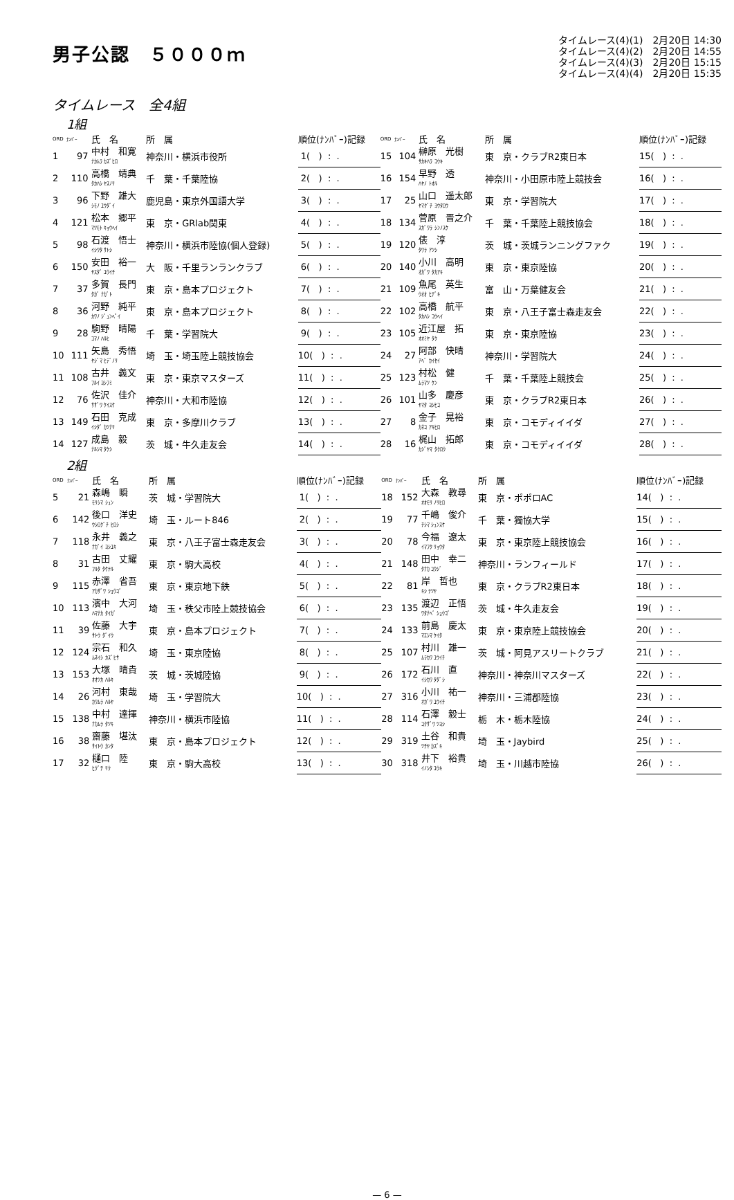男子公認　５０００ｍ
タイムレース(4)(1)　2月20日 14:30
タイムレース(4)(2)　2月20日 14:55
タイムレース(4)(3)　2月20日 15:15
タイムレース(4)(4)　2月20日 15:35
タイムレース　全4組
1組
| ORD | ﾅﾝﾊﾞｰ | 氏 名 | 所 属 | 順位(ﾅﾝﾊﾞｰ)記録 | ORD | ﾅﾝﾊﾞｰ | 氏 名 | 所 属 | 順位(ﾅﾝﾊﾞｰ)記録 |
| --- | --- | --- | --- | --- | --- | --- | --- | --- | --- |
| 1 | 97 | 中村 和寛 ﾅｶﾑﾗ ｶｽﾞﾋﾛ | 神奈川・横浜市役所 | 1( ) : . | 15 | 104 | 榊原 光樹 ｻｶｷﾊﾗ ｺｳｷ | 東 京・クラブR2東日本 | 15( ) : . |
| 2 | 110 | 高橋 靖典 ﾀｶﾊｼ ﾔｽﾉﾘ | 千 葉・千葉陸協 | 2( ) : . | 16 | 154 | 早野 透 ﾊﾔﾉ ﾄｵﾙ | 神奈川・小田原市陸上競技会 | 16( ) : . |
| 3 | 96 | 下野 雄大 ｼﾓﾉ ﾕｳﾀﾞｲ | 鹿児島・東京外国語大学 | 3( ) : . | 17 | 25 | 山口 遥太郎 ﾔﾏｸﾞﾁ ﾖｳﾀﾛｳ | 東 京・学習院大 | 17( ) : . |
| 4 | 121 | 松本 郷平 ﾏﾂﾓﾄ ｷｮｳﾍｲ | 東 京・GRlab関東 | 4( ) : . | 18 | 134 | 菅原 晋之介 ｽｶﾞﾜﾗ ｼﾝﾉｽｹ | 千 葉・千葉陸上競技協会 | 18( ) : . |
| 5 | 98 | 石渡 悟士 ｲｼﾜﾀ ｻﾄｼ | 神奈川・横浜市陸協(個人登録) | 5( ) : . | 19 | 120 | 俵 淳 ﾀﾜﾗ ｱﾂｼ | 茨 城・茨城ランニングファク | 19( ) : . |
| 6 | 150 | 安田 裕一 ﾔｽﾀﾞ ﾕｳｲﾁ | 大 阪・千里ランランクラブ | 6( ) : . | 20 | 140 | 小川 高明 ｵｶﾞﾜ ﾀｶｱｷ | 東 京・東京陸協 | 20( ) : . |
| 7 | 37 | 多賀 長門 ﾀｶﾞ ﾅｶﾞﾄ | 東 京・島本プロジェクト | 7( ) : . | 21 | 109 | 魚尾 英生 ｳｵｵ ﾋﾃﾞｷ | 富 山・万葉健友会 | 21( ) : . |
| 8 | 36 | 河野 純平 ｶﾜﾉ ｼﾞｭﾝﾍﾟｲ | 東 京・島本プロジェクト | 8( ) : . | 22 | 102 | 高橋 航平 ﾀｶﾊｼ ｺｳﾍｲ | 東 京・八王子富士森走友会 | 22( ) : . |
| 9 | 28 | 駒野 晴陽 ｺﾏﾉ ﾊﾙﾋ | 千 葉・学習院大 | 9( ) : . | 23 | 105 | 近江屋 拓 ｵｵﾐﾔ ﾀｸ | 東 京・東京陸協 | 23( ) : . |
| 10 | 111 | 矢島 秀悟 ﾔｼﾞﾏ ﾋﾃﾞﾉﾘ | 埼 玉・埼玉陸上競技協会 | 10( ) : . | 24 | 27 | 阿部 快晴 ｱﾍﾞ ｶｲｾｲ | 神奈川・学習院大 | 24( ) : . |
| 11 | 108 | 古井 義文 ﾌﾙｲ ﾖｼﾌﾐ | 東 京・東京マスターズ | 11( ) : . | 25 | 123 | 村松 健 ﾑﾗﾏﾂ ｹﾝ | 千 葉・千葉陸上競技会 | 25( ) : . |
| 12 | 76 | 佐沢 佳介 ｻｻﾞﾜ ｹｲｽｹ | 神奈川・大和市陸協 | 12( ) : . | 26 | 101 | 山多 慶彦 ﾔﾏﾀ ﾖｼﾋｺ | 東 京・クラブR2東日本 | 26( ) : . |
| 13 | 149 | 石田 克成 ｲｼﾀﾞ ｶﾂﾅﾘ | 東 京・多摩川クラブ | 13( ) : . | 27 | 8 | 金子 晃裕 ｶﾈｺ ｱｷﾋﾛ | 東 京・コモディイイダ | 27( ) : . |
| 14 | 127 | 成島 毅 ﾅﾙｼﾏ ﾀｹｼ | 茨 城・牛久走友会 | 14( ) : . | 28 | 16 | 梶山 拓郎 ｶｼﾞﾔﾏ ﾀｸﾛｳ | 東 京・コモディイイダ | 28( ) : . |
2組
| ORD | ﾅﾝﾊﾞｰ | 氏 名 | 所 属 | 順位(ﾅﾝﾊﾞｰ)記録 | ORD | ﾅﾝﾊﾞｰ | 氏 名 | 所 属 | 順位(ﾅﾝﾊﾞｰ)記録 |
| --- | --- | --- | --- | --- | --- | --- | --- | --- | --- |
| 5 | 21 | 森嶋 瞬 ﾓﾘｼﾏ ｼｭﾝ | 茨 城・学習院大 | 1( ) : . | 18 | 152 | 大森 教尋 ｵｵﾓﾘ ﾉﾘﾋﾛ | 東 京・ポポロAC | 14( ) : . |
| 6 | 142 | 後口 洋史 ｳｼﾛｸﾞﾁ ﾋﾛｼ | 埼 玉・ルート846 | 2( ) : . | 19 | 77 | 千嶋 俊介 ﾁｼﾏ ｼｭﾝｽｹ | 千 葉・獨協大学 | 15( ) : . |
| 7 | 118 | 永井 義之 ﾅｶﾞｲ ﾖｼﾕｷ | 東 京・八王子富士森走友会 | 3( ) : . | 20 | 78 | 今福 遼太 ｲﾏﾌｸ ﾘｮｳﾀ | 東 京・東京陸上競技協会 | 16( ) : . |
| 8 | 31 | 古田 丈耀 ﾌﾙﾀ ﾀｹﾃﾙ | 東 京・駒大高校 | 4( ) : . | 21 | 148 | 田中 幸二 ﾀﾅｶ ｺｳｼﾞ | 神奈川・ランフィールド | 17( ) : . |
| 9 | 115 | 赤澤 省吾 ｱｶｻﾞﾜ ｼｮｳｺﾞ | 東 京・東京地下鉄 | 5( ) : . | 22 | 81 | 岸 哲也 ｷｼ ﾃﾂﾔ | 東 京・クラブR2東日本 | 18( ) : . |
| 10 | 113 | 濱中 大河 ﾊﾏﾅｶ ﾀｲｶﾞ | 埼 玉・秩父市陸上競技協会 | 6( ) : . | 23 | 135 | 渡辺 正悟 ﾜﾀﾅﾍﾞ ｼｮｳｺﾞ | 茨 城・牛久走友会 | 19( ) : . |
| 11 | 39 | 佐藤 大宇 ｻﾄｳ ﾀﾞｲｳ | 東 京・島本プロジェクト | 7( ) : . | 24 | 133 | 前島 慶太 ﾏｴｼﾏ ｹｲﾀ | 東 京・東京陸上競技協会 | 20( ) : . |
| 12 | 124 | 宗石 和久 ﾑﾈｲｼ ｶｽﾞﾋｻ | 埼 玉・東京陸協 | 8( ) : . | 25 | 107 | 村川 雄一 ﾑﾗｶﾜ ﾕｳｲﾁ | 茨 城・阿見アスリートクラブ | 21( ) : . |
| 13 | 153 | 大塚 晴貴 ｵｵﾂｶ ﾊﾙｷ | 茨 城・茨城陸協 | 9( ) : . | 26 | 172 | 石川 直 ｲｼｶﾜ ﾀﾀﾞｼ | 神奈川・神奈川マスターズ | 22( ) : . |
| 14 | 26 | 河村 東哉 ｶﾜﾑﾗ ﾊﾙﾔ | 埼 玉・学習院大 | 10( ) : . | 27 | 316 | 小川 祐一 ｵｶﾞﾜ ﾕｳｲﾁ | 神奈川・三浦郡陸協 | 23( ) : . |
| 15 | 138 | 中村 達揮 ﾅｶﾑﾗ ﾀﾂｷ | 神奈川・横浜市陸協 | 11( ) : . | 28 | 114 | 石澤 毅士 ｺｸｻﾞﾜ ﾂﾖｼ | 栃 木・栃木陸協 | 24( ) : . |
| 16 | 38 | 齋藤 堪汰 ｻｲﾄｳ ｶﾝﾀ | 東 京・島本プロジェクト | 12( ) : . | 29 | 319 | 土谷 和貴 ﾂﾁﾔ ｶｽﾞｷ | 埼 玉・Jaybird | 25( ) : . |
| 17 | 32 | 樋口 陸 ﾋｸﾞﾁ ﾘｸ | 東 京・駒大高校 | 13( ) : . | 30 | 318 | 井下 裕貴 ｲﾉｼﾀ ﾕｳｷ | 埼 玉・川越市陸協 | 26( ) : . |
— 6 —